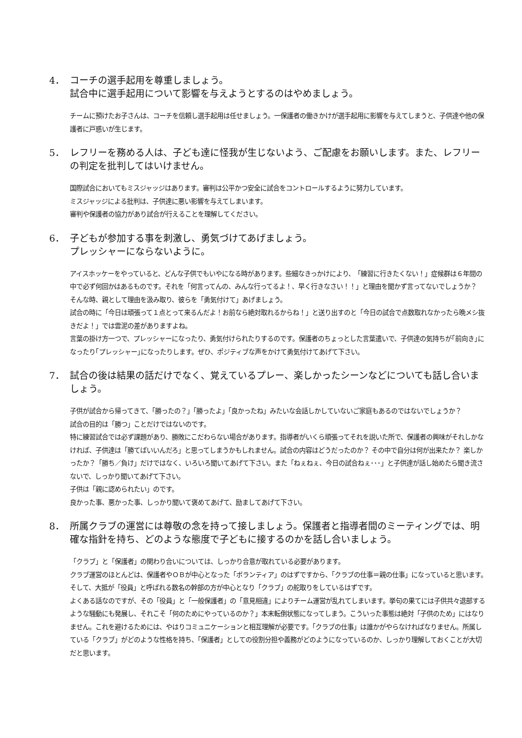4． コーチの選手起用を尊重しましょう。
試合中に選手起用について影響を与えようとするのはやめましょう。
チームに預けたお子さんは、コーチを信頼し選手起用は任せましょう。一保護者の働きかけが選手起用に影響を与えてしまうと、子供達や他の保護者に戸惑いが生じます。
5． レフリーを務める人は、子ども達に怪我が生じないよう、ご配慮をお願いします。また、レフリーの判定を批判してはいけません。
国際試合においてもミスジャッジはあります。審判は公平かつ安全に試合をコントロールするように努力しています。
ミスジャッジによる批判は、子供達に悪い影響を与えてしまいます。
審判や保護者の協力があり試合が行えることを理解してください。
6． 子どもが参加する事を刺激し、勇気づけてあげましょう。
プレッシャーにならないように。
アイスホッケーをやっていると、どんな子供でもいやになる時があります。些細なきっかけにより、　「練習に行きたくない！」症候群は６年間の中で必ず何回かはあるものです。それを「何言ってんの、みんな行ってるよ！、早く行きなさい！！」と理由を聞かず言ってないでしょうか？
そんな時、親として理由を汲み取り、彼らを「勇気付けて」あげましょう。
試合の時に「今日は頑張って１点とって来るんだよ！お前なら絶対取れるからね！」と送り出すのと「今日の試合で点数取れなかったら晩メシ抜きだよ！」では雲泥の差がありますよね。
言葉の掛け方一つで、プレッシャーになったり、勇気付けられたりするのです。保護者のちょっとした言葉遣いで、子供達の気持ちが｢前向き｣になったり｢プレッシャー｣になったりします。ぜひ、ポジティブな声をかけて勇気付けてあげて下さい。
7． 試合の後は結果の話だけでなく、覚えているプレー、楽しかったシーンなどについても話し合いましょう。
子供が試合から帰ってきて、「勝ったの？」「勝ったよ」「良かったね」みたいな会話しかしていないご家庭もあるのではないでしょうか？
試合の目的は「勝つ」ことだけではないのです。
特に練習試合では必ず課題があり、勝敗にこだわらない場合があります。指導者がいくら頑張ってそれを説いた所で、保護者の興味がそれしかなければ、子供達は「勝てばいいんだろ」と思ってしまうかもしれません。試合の内容はどうだったのか？ その中で自分は何が出来たか？ 楽しかったか？「勝ち／負け」だけではなく、いろいろ聞いてあげて下さい。また「ねぇねぇ、今日の試合ねぇ･･･」と子供達が話し始めたら聞き流さないで、しっかり聞いてあげて下さい。
子供は「親に認められたい」のです。
良かった事、悪かった事、しっかり聞いて褒めてあげて、励ましてあげて下さい。
8． 所属クラブの運営には尊敬の念を持って接しましょう。保護者と指導者間のミーティングでは、明確な指針を持ち、どのような態度で子どもに接するのかを話し合いましょう。
「クラブ」と「保護者」の関わり合いについては、しっかり合意が取れている必要があります。
クラブ運営のほとんどは、保護者やＯＢが中心となった「ボランティア」のはずですから、「クラブの仕事＝親の仕事」になっていると思います。そして、大抵が「役員」と呼ばれる数名の幹部の方が中心となり「クラブ」の舵取りをしているはずです。
よくある話なのですが、その「役員」と「一般保護者」の「意見相違」によりチーム運営が乱れてしまいます。挙句の果てには子供共々退部するような騒動にも発展し、それこそ「何のためにやっているのか？」本末転倒状態になってしまう。こういった事態は絶対「子供のため」にはなりません。これを避けるためには、やはりコミュニケーションと相互理解が必要です。「クラブの仕事」は誰かがやらなければなりません。所属している「クラブ」がどのような性格を持ち、「保護者」としての役割分担や義務がどのようになっているのか、しっかり理解しておくことが大切だと思います。